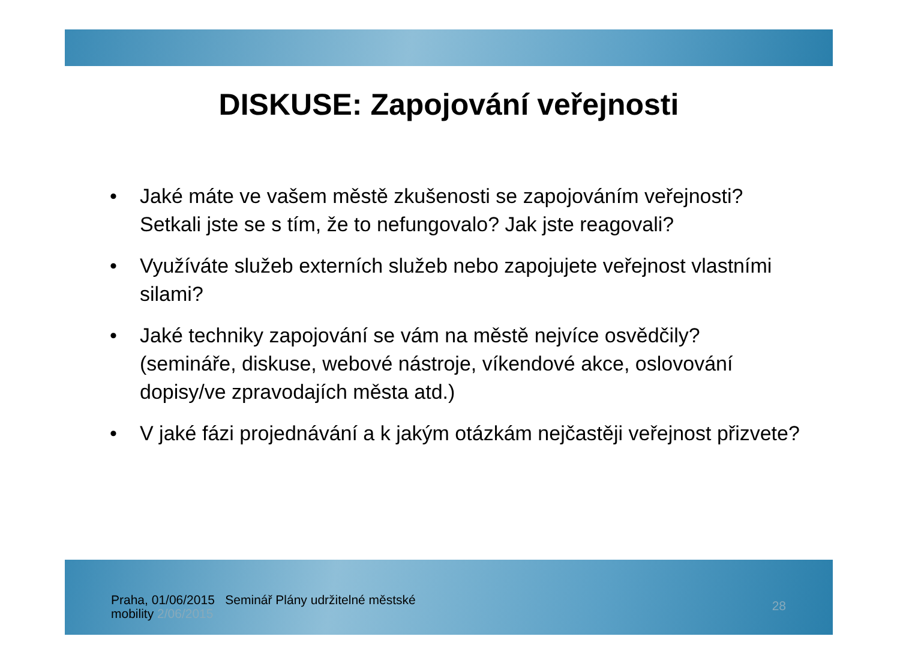DISKUSE: Zapojování veřejnosti
• Jaké máte ve vašem městě zkušenosti se zapojováním veřejnosti? Setkali jste se s tím, že to nefungovalo? Jak jste reagovali?
• Využíváte služeb externích služeb nebo zapojujete veřejnost vlastními silami?
• Jaké techniky zapojování se vám na městě nejvíce osvědčily? (semináře, diskuse, webové nástroje, víkendové akce, oslovování dopisy/ve zpravodajích města atd.)
• V jaké fázi projednávání a k jakým otázkám nejčastěji veřejnost přizvete?
Praha, 01/06/2015 Seminář Plány udržitelné městské
mobility 2/06/2015
28